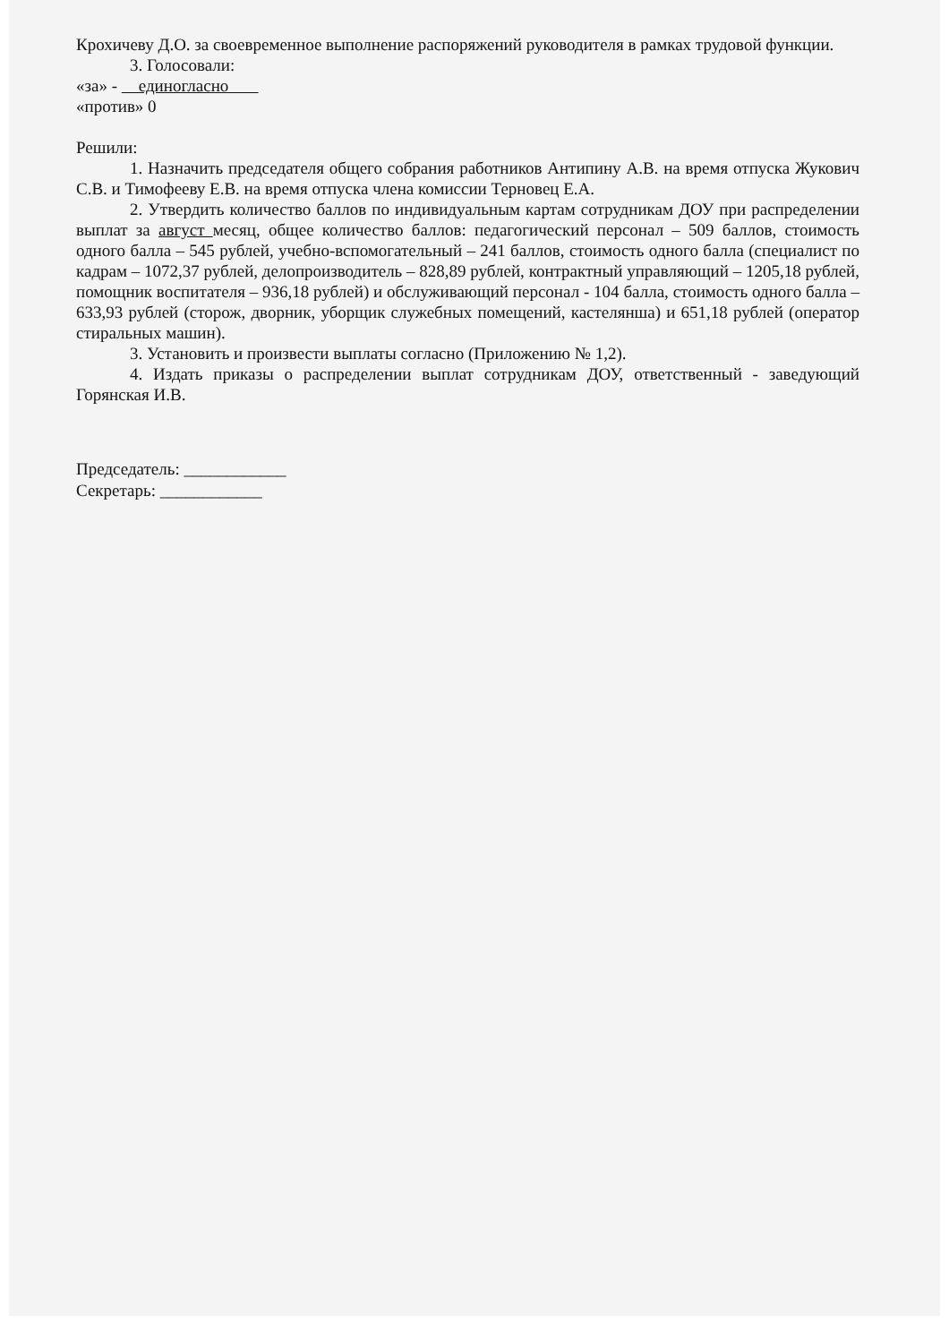Крохичеву Д.О. за своевременное выполнение распоряжений руководителя в рамках трудовой функции.
3. Голосовали:
«за» - единогласно
«против» 0
Решили:
1. Назначить председателя общего собрания работников Антипину А.В. на время отпуска Жукович С.В. и Тимофееву Е.В. на время отпуска члена комиссии Терновец Е.А.
2. Утвердить количество баллов по индивидуальным картам сотрудникам ДОУ при распределении выплат за август месяц, общее количество баллов: педагогический персонал – 509 баллов, стоимость одного балла – 545 рублей, учебно-вспомогательный – 241 баллов, стоимость одного балла (специалист по кадрам – 1072,37 рублей, делопроизводитель – 828,89 рублей, контрактный управляющий – 1205,18 рублей, помощник воспитателя – 936,18 рублей) и обслуживающий персонал - 104 балла, стоимость одного балла – 633,93 рублей (сторож, дворник, уборщик служебных помещений, кастелянша) и 651,18 рублей (оператор стиральных машин).
3. Установить и произвести выплаты согласно (Приложению № 1,2).
4. Издать приказы о распределении выплат сотрудникам ДОУ, ответственный - заведующий Горянская И.В.
Председатель: ____________
Секретарь: ____________